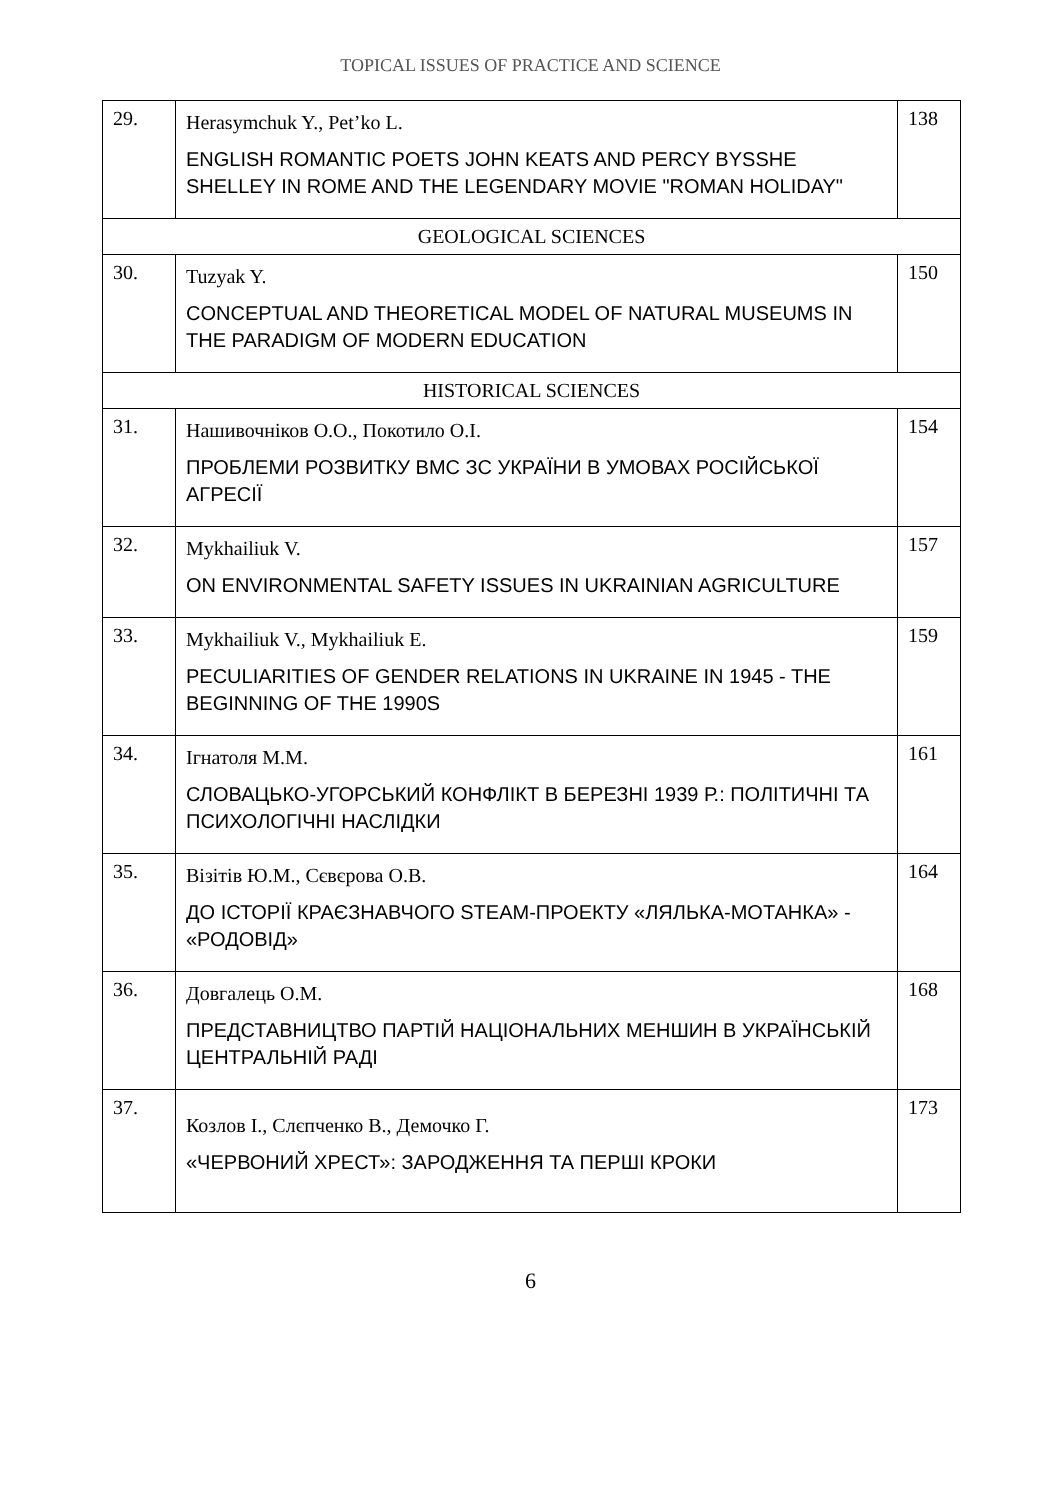TOPICAL ISSUES OF PRACTICE AND SCIENCE
| 29. | Herasymchuk Y., Pet’ko L. ENGLISH ROMANTIC POETS JOHN KEATS AND PERCY BYSSHE SHELLEY IN ROME AND THE LEGENDARY MOVIE "ROMAN HOLIDAY" | 138 |
| GEOLOGICAL SCIENCES | | |
| 30. | Tuzyak Y. CONCEPTUAL AND THEORETICAL MODEL OF NATURAL MUSEUMS IN THE PARADIGM OF MODERN EDUCATION | 150 |
| HISTORICAL SCIENCES | | |
| 31. | Нашивочніков О.О., Покотило О.І. ПРОБЛЕМИ РОЗВИТКУ ВМС ЗС УКРАЇНИ В УМОВАХ РОСІЙСЬКОЇ АГРЕСІЇ | 154 |
| 32. | Mykhailiuk V. ON ENVIRONMENTAL SAFETY ISSUES IN UKRAINIAN AGRICULTURE | 157 |
| 33. | Mykhailiuk V., Mykhailiuk E. PECULIARITIES OF GENDER RELATIONS IN UKRAINE IN 1945 - THE BEGINNING OF THE 1990S | 159 |
| 34. | Ігнатоля М.М. СЛОВАЦЬКО-УГОРСЬКИЙ КОНФЛІКТ В БЕРЕЗНІ 1939 Р.: ПОЛІТИЧНІ ТА ПСИХОЛОГІЧНІ НАСЛІДКИ | 161 |
| 35. | Візітів Ю.М., Сєвєрова О.В. ДО ІСТОРІЇ КРАЄЗНАВЧОГО STEAM-ПРОЕКТУ «ЛЯЛЬКА-МОТАНКА» - «РОДОВІД» | 164 |
| 36. | Довгалець О.М. ПРЕДСТАВНИЦТВО ПАРТІЙ НАЦІОНАЛЬНИХ МЕНШИН В УКРАЇНСЬКІЙ ЦЕНТРАЛЬНІЙ РАДІ | 168 |
| 37. | Козлов І., Слєпченко В., Демочко Г. «ЧЕРВОНИЙ ХРЕСТ»: ЗАРОДЖЕННЯ ТА ПЕРШІ КРОКИ | 173 |
6